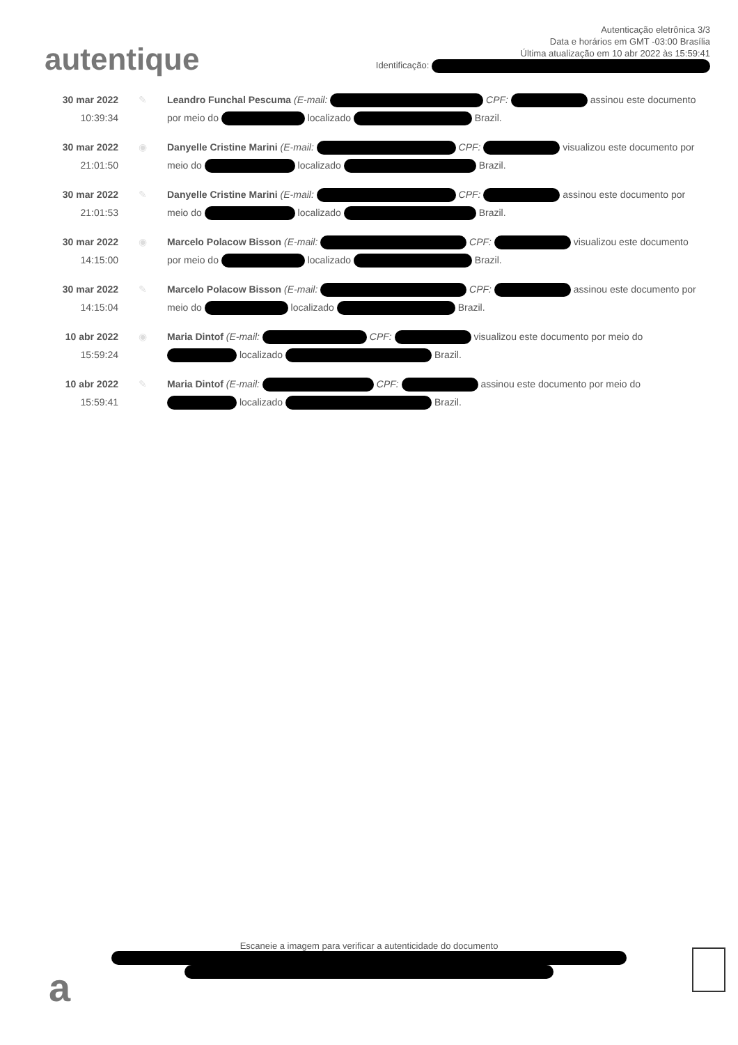autentique
Autenticação eletrônica 3/3
Data e horários em GMT -03:00 Brasília
Última atualização em 10 abr 2022 às 15:59:41
Identificação:
30 mar 2022
10:39:34
✎ Leandro Funchal Pescuma (E-mail: CPF: assinou este documento por meio do localizado Brazil.
30 mar 2022
21:01:50
◉ Danyelle Cristine Marini (E-mail: CPF: visualizou este documento por meio do localizado Brazil.
30 mar 2022
21:01:53
✎ Danyelle Cristine Marini (E-mail: CPF: assinou este documento por meio do localizado Brazil.
30 mar 2022
14:15:00
◉ Marcelo Polacow Bisson (E-mail: CPF: visualizou este documento por meio do localizado Brazil.
30 mar 2022
14:15:04
✎ Marcelo Polacow Bisson (E-mail: CPF: assinou este documento por meio do localizado Brazil.
10 abr 2022
15:59:24
◉ Maria Dintof (E-mail: CPF: visualizou este documento por meio do localizado Brazil.
10 abr 2022
15:59:41
✎ Maria Dintof (E-mail: CPF: assinou este documento por meio do localizado Brazil.
a
Escaneie a imagem para verificar a autenticidade do documento